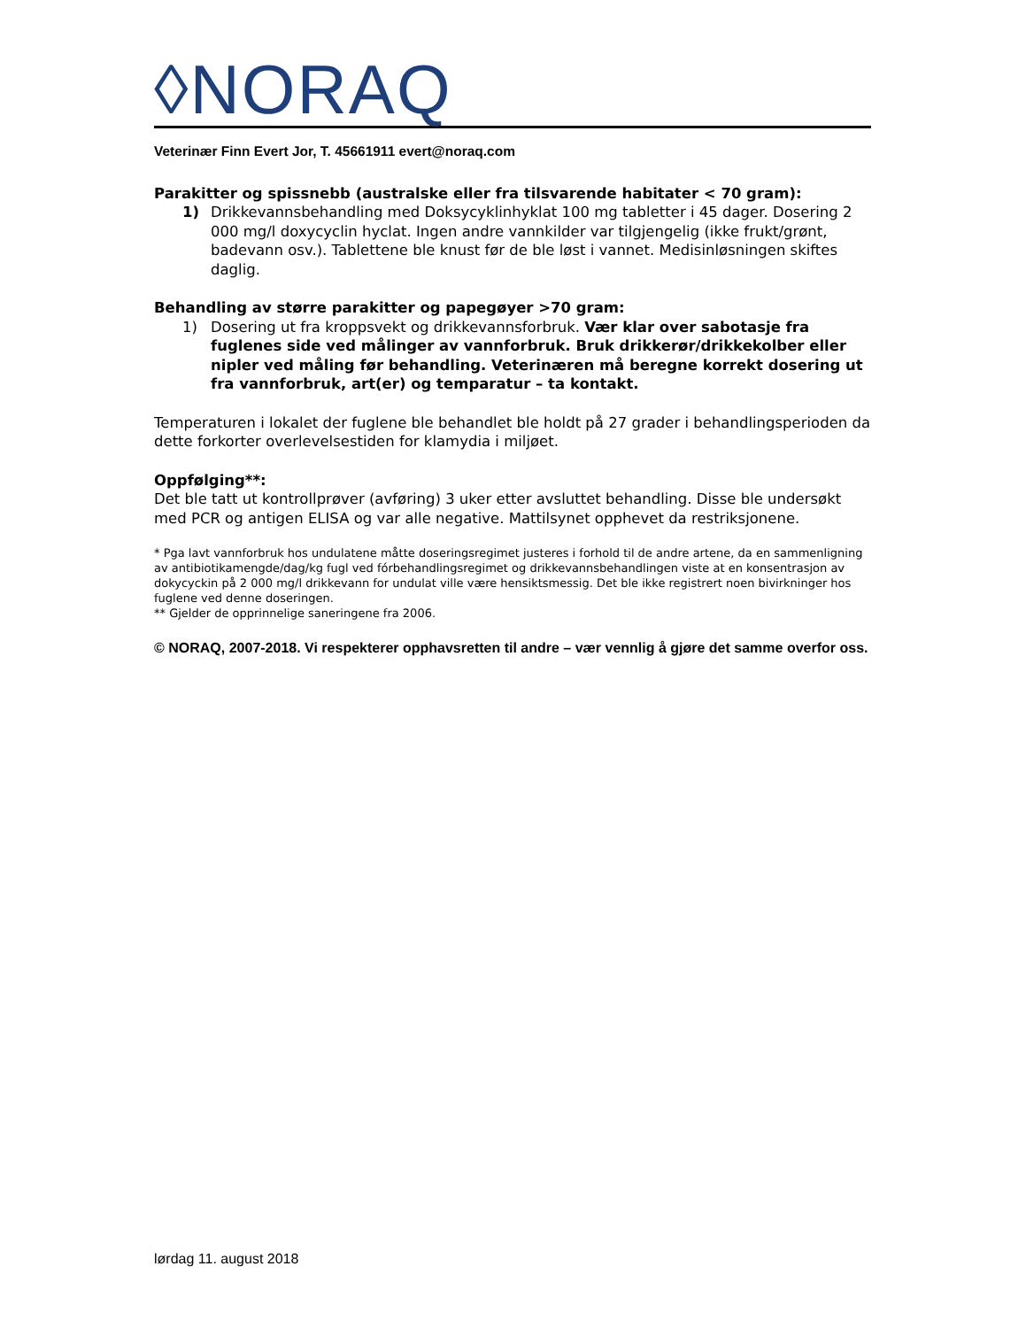◊NORAQ
Veterinær Finn Evert Jor, T. 45661911 evert@noraq.com
Parakitter og spissnebb (australske eller fra tilsvarende habitater < 70 gram):
1) Drikkevannsbehandling med Doksycyklinhyklat 100 mg tabletter i 45 dager. Dosering 2 000 mg/l doxycyclin hyclat. Ingen andre vannkilder var tilgjengelig (ikke frukt/grønt, badevann osv.). Tablettene ble knust før de ble løst i vannet. Medisinløsningen skiftes daglig.
Behandling av større parakitter og papegøyer >70 gram:
1) Dosering ut fra kroppsvekt og drikkevannsforbruk. Vær klar over sabotasje fra fuglenes side ved målinger av vannforbruk. Bruk drikkerør/drikkekolber eller nipler ved måling før behandling. Veterinæren må beregne korrekt dosering ut fra vannforbruk, art(er) og temparatur – ta kontakt.
Temperaturen i lokalet der fuglene ble behandlet ble holdt på 27 grader i behandlingsperioden da dette forkorter overlevelsestiden for klamydia i miljøet.
Oppfølging**:
Det ble tatt ut kontrollprøver (avføring) 3 uker etter avsluttet behandling. Disse ble undersøkt med PCR og antigen ELISA og var alle negative. Mattilsynet opphevet da restriksjonene.
* Pga lavt vannforbruk hos undulatene måtte doseringsregimet justeres i forhold til de andre artene, da en sammenligning av antibiotikamengde/dag/kg fugl ved fórbehandlingsregimet og drikkevannsbehandlingen viste at en konsentrasjon av dokycyckin på 2 000 mg/l drikkevann for undulat ville være hensiktsmessig. Det ble ikke registrert noen bivirkninger hos fuglene ved denne doseringen.
** Gjelder de opprinnelige saneringene fra 2006.
© NORAQ, 2007-2018. Vi respekterer opphavsretten til andre – vær vennlig å gjøre det samme overfor oss.
lørdag 11. august 2018